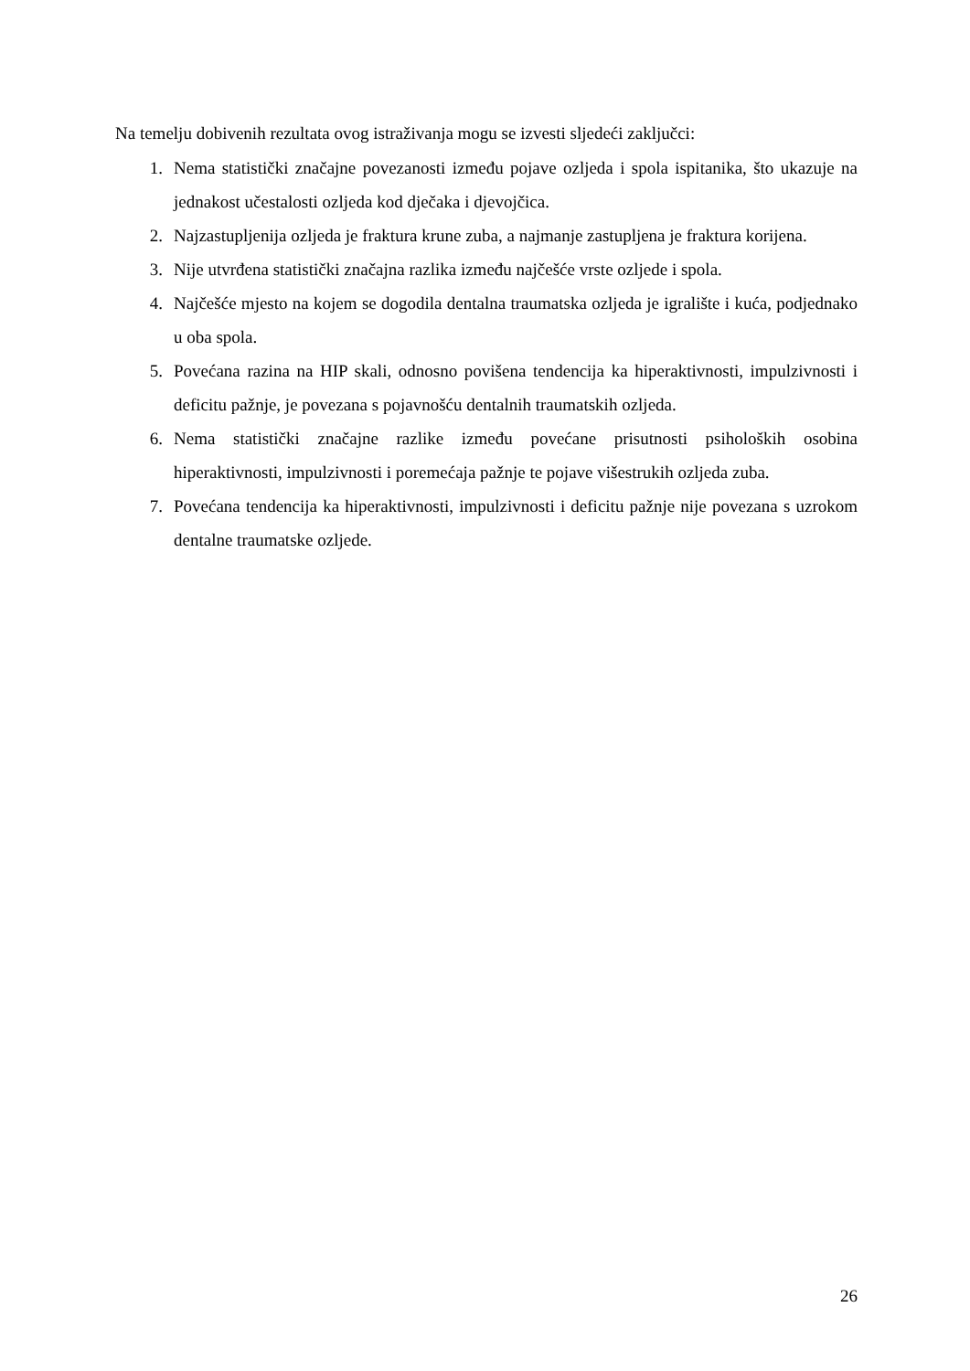Na temelju dobivenih rezultata ovog istraživanja mogu se izvesti sljedeći zaključci:
1. Nema statistički značajne povezanosti između pojave ozljeda i spola ispitanika, što ukazuje na jednakost učestalosti ozljeda kod dječaka i djevojčica.
2. Najzastupljenija ozljeda je fraktura krune zuba, a najmanje zastupljena je fraktura korijena.
3. Nije utvrđena statistički značajna razlika između najčešće vrste ozljede i spola.
4. Najčešće mjesto na kojem se dogodila dentalna traumatska ozljeda je igralište i kuća, podjednako u oba spola.
5. Povećana razina na HIP skali, odnosno povišena tendencija ka hiperaktivnosti, impulzivnosti i deficitu pažnje, je povezana s pojavnošću dentalnih traumatskih ozljeda.
6. Nema statistički značajne razlike između povećane prisutnosti psiholoških osobina hiperaktivnosti, impulzivnosti i poremećaja pažnje te pojave višestrukih ozljeda zuba.
7. Povećana tendencija ka hiperaktivnosti, impulzivnosti i deficitu pažnje nije povezana s uzrokom dentalne traumatske ozljede.
26